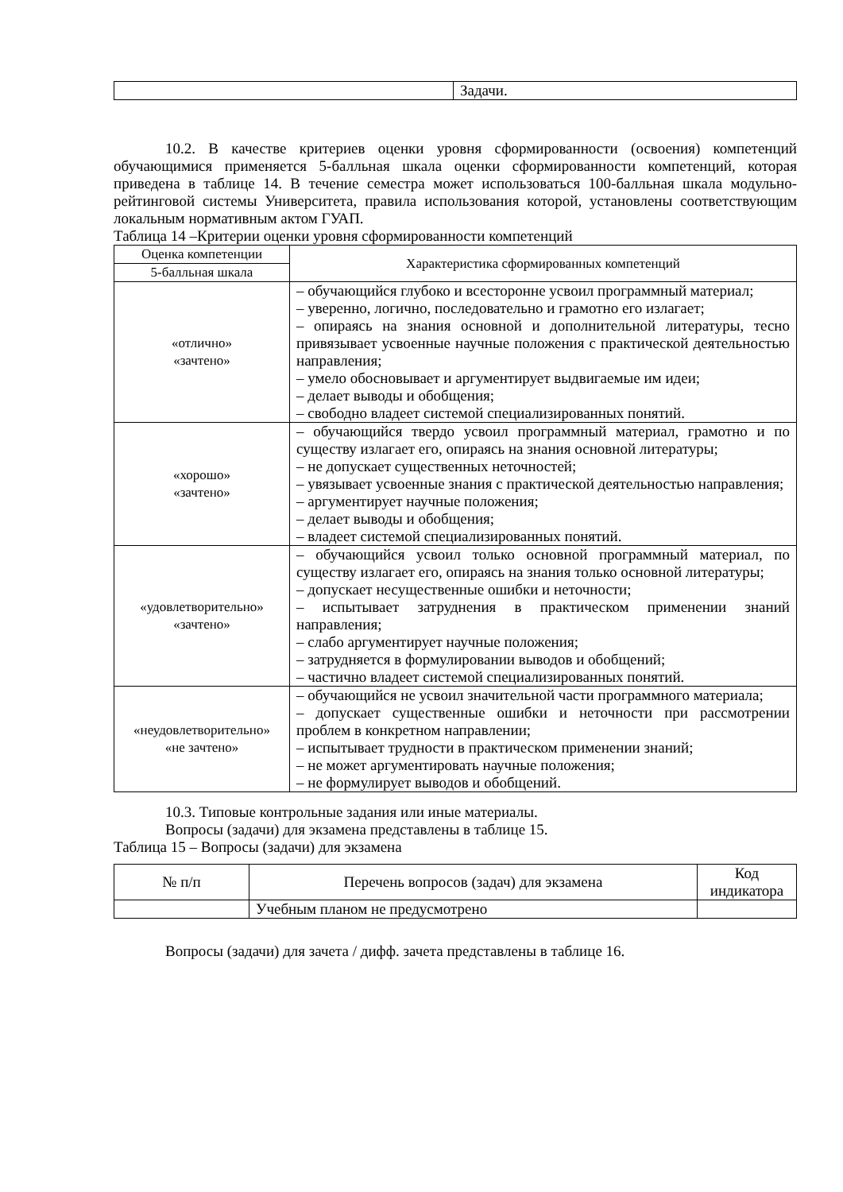| | Задачи. |
10.2. В качестве критериев оценки уровня сформированности (освоения) компетенций обучающимися применяется 5-балльная шкала оценки сформированности компетенций, которая приведена в таблице 14. В течение семестра может использоваться 100-балльная шкала модульно-рейтинговой системы Университета, правила использования которой, установлены соответствующим локальным нормативным актом ГУАП.
Таблица 14 –Критерии оценки уровня сформированности компетенций
| Оценка компетенции | Характеристика сформированных компетенций |
| --- | --- |
| 5-балльная шкала | |
| «отлично» «зачтено» | – обучающийся глубоко и всесторонне усвоил программный материал; – уверенно, логично, последовательно и грамотно его излагает; – опираясь на знания основной и дополнительной литературы, тесно привязывает усвоенные научные положения с практической деятельностью направления; – умело обосновывает и аргументирует выдвигаемые им идеи; – делает выводы и обобщения; – свободно владеет системой специализированных понятий. |
| «хорошо» «зачтено» | – обучающийся твердо усвоил программный материал, грамотно и по существу излагает его, опираясь на знания основной литературы; – не допускает существенных неточностей; – увязывает усвоенные знания с практической деятельностью направления; – аргументирует научные положения; – делает выводы и обобщения; – владеет системой специализированных понятий. |
| «удовлетворительно» «зачтено» | – обучающийся усвоил только основной программный материал, по существу излагает его, опираясь на знания только основной литературы; – допускает несущественные ошибки и неточности; – испытывает затруднения в практическом применении знаний направления; – слабо аргументирует научные положения; – затрудняется в формулировании выводов и обобщений; – частично владеет системой специализированных понятий. |
| «неудовлетворительно» «не зачтено» | – обучающийся не усвоил значительной части программного материала; – допускает существенные ошибки и неточности при рассмотрении проблем в конкретном направлении; – испытывает трудности в практическом применении знаний; – не может аргументировать научные положения; – не формулирует выводов и обобщений. |
10.3. Типовые контрольные задания или иные материалы.
Вопросы (задачи) для экзамена представлены в таблице 15.
Таблица 15 – Вопросы (задачи) для экзамена
| № п/п | Перечень вопросов (задач) для экзамена | Код индикатора |
| --- | --- | --- |
| | Учебным планом не предусмотрено | |
Вопросы (задачи) для зачета / дифф. зачета представлены в таблице 16.